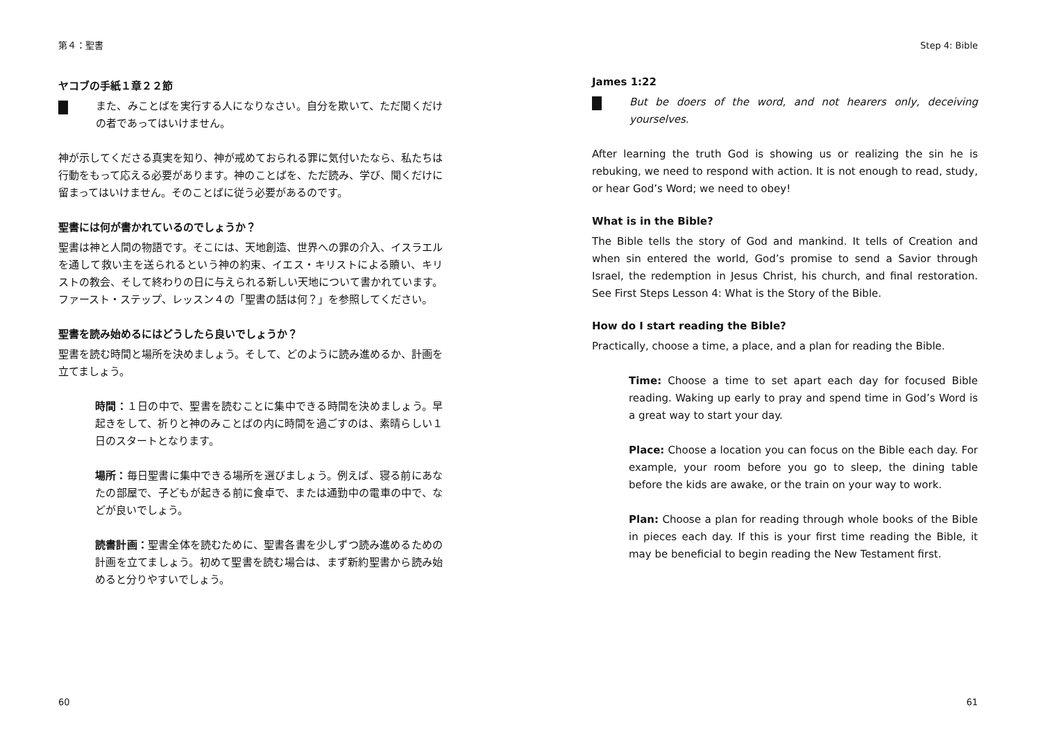第４：聖書
ヤコブの手紙１章２２節
また、みことばを実行する人になりなさい。自分を欺いて、ただ聞くだけの者であってはいけません。
神が示してくださる真実を知り、神が戒めておられる罪に気付いたなら、私たちは行動をもって応える必要があります。神のことばを、ただ読み、学び、聞くだけに留まってはいけません。そのことばに従う必要があるのです。
聖書には何が書かれているのでしょうか？
聖書は神と人間の物語です。そこには、天地創造、世界への罪の介入、イスラエルを通して救い主を送られるという神の約束、イエス・キリストによる贖い、キリストの教会、そして終わりの日に与えられる新しい天地について書かれています。ファースト・ステップ、レッスン４の「聖書の話は何？」を参照してください。
聖書を読み始めるにはどうしたら良いでしょうか？
聖書を読む時間と場所を決めましょう。そして、どのように読み進めるか、計画を立てましょう。
時間：１日の中で、聖書を読むことに集中できる時間を決めましょう。早起きをして、祈りと神のみことばの内に時間を過ごすのは、素晴らしい１日のスタートとなります。
場所：毎日聖書に集中できる場所を選びましょう。例えば、寝る前にあなたの部屋で、子どもが起きる前に食卓で、または通勤中の電車の中で、などが良いでしょう。
読書計画：聖書全体を読むために、聖書各書を少しずつ読み進めるための計画を立てましょう。初めて聖書を読む場合は、まず新約聖書から読み始めると分りやすいでしょう。
60
Step 4: Bible
James 1:22
But be doers of the word, and not hearers only, deceiving yourselves.
After learning the truth God is showing us or realizing the sin he is rebuking, we need to respond with action. It is not enough to read, study, or hear God’s Word; we need to obey!
What is in the Bible?
The Bible tells the story of God and mankind. It tells of Creation and when sin entered the world, God’s promise to send a Savior through Israel, the redemption in Jesus Christ, his church, and final restoration. See First Steps Lesson 4: What is the Story of the Bible.
How do I start reading the Bible?
Practically, choose a time, a place, and a plan for reading the Bible.
Time: Choose a time to set apart each day for focused Bible reading. Waking up early to pray and spend time in God’s Word is a great way to start your day.
Place: Choose a location you can focus on the Bible each day. For example, your room before you go to sleep, the dining table before the kids are awake, or the train on your way to work.
Plan: Choose a plan for reading through whole books of the Bible in pieces each day. If this is your first time reading the Bible, it may be beneficial to begin reading the New Testament first.
61